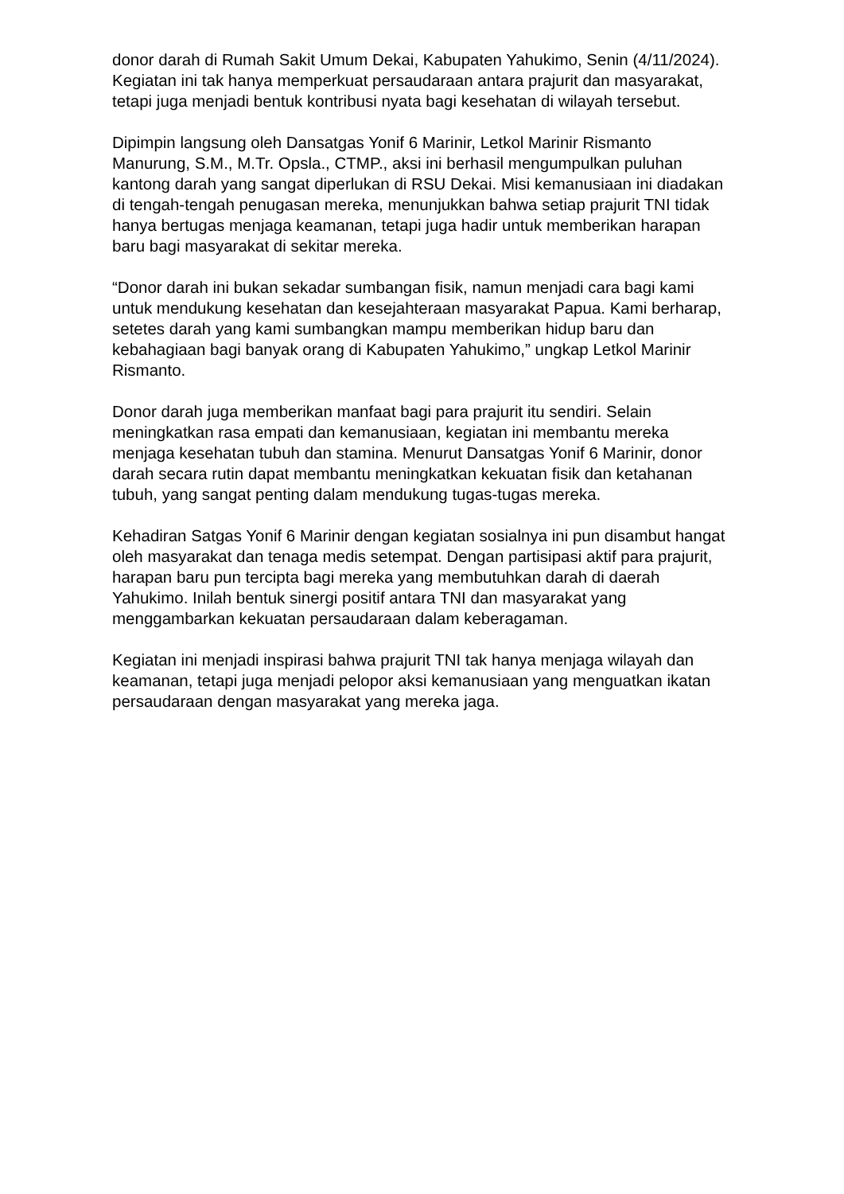donor darah di Rumah Sakit Umum Dekai, Kabupaten Yahukimo, Senin (4/11/2024). Kegiatan ini tak hanya memperkuat persaudaraan antara prajurit dan masyarakat, tetapi juga menjadi bentuk kontribusi nyata bagi kesehatan di wilayah tersebut.
Dipimpin langsung oleh Dansatgas Yonif 6 Marinir, Letkol Marinir Rismanto Manurung, S.M., M.Tr. Opsla., CTMP., aksi ini berhasil mengumpulkan puluhan kantong darah yang sangat diperlukan di RSU Dekai. Misi kemanusiaan ini diadakan di tengah-tengah penugasan mereka, menunjukkan bahwa setiap prajurit TNI tidak hanya bertugas menjaga keamanan, tetapi juga hadir untuk memberikan harapan baru bagi masyarakat di sekitar mereka.
“Donor darah ini bukan sekadar sumbangan fisik, namun menjadi cara bagi kami untuk mendukung kesehatan dan kesejahteraan masyarakat Papua. Kami berharap, setetes darah yang kami sumbangkan mampu memberikan hidup baru dan kebahagiaan bagi banyak orang di Kabupaten Yahukimo,” ungkap Letkol Marinir Rismanto.
Donor darah juga memberikan manfaat bagi para prajurit itu sendiri. Selain meningkatkan rasa empati dan kemanusiaan, kegiatan ini membantu mereka menjaga kesehatan tubuh dan stamina. Menurut Dansatgas Yonif 6 Marinir, donor darah secara rutin dapat membantu meningkatkan kekuatan fisik dan ketahanan tubuh, yang sangat penting dalam mendukung tugas-tugas mereka.
Kehadiran Satgas Yonif 6 Marinir dengan kegiatan sosialnya ini pun disambut hangat oleh masyarakat dan tenaga medis setempat. Dengan partisipasi aktif para prajurit, harapan baru pun tercipta bagi mereka yang membutuhkan darah di daerah Yahukimo. Inilah bentuk sinergi positif antara TNI dan masyarakat yang menggambarkan kekuatan persaudaraan dalam keberagaman.
Kegiatan ini menjadi inspirasi bahwa prajurit TNI tak hanya menjaga wilayah dan keamanan, tetapi juga menjadi pelopor aksi kemanusiaan yang menguatkan ikatan persaudaraan dengan masyarakat yang mereka jaga.